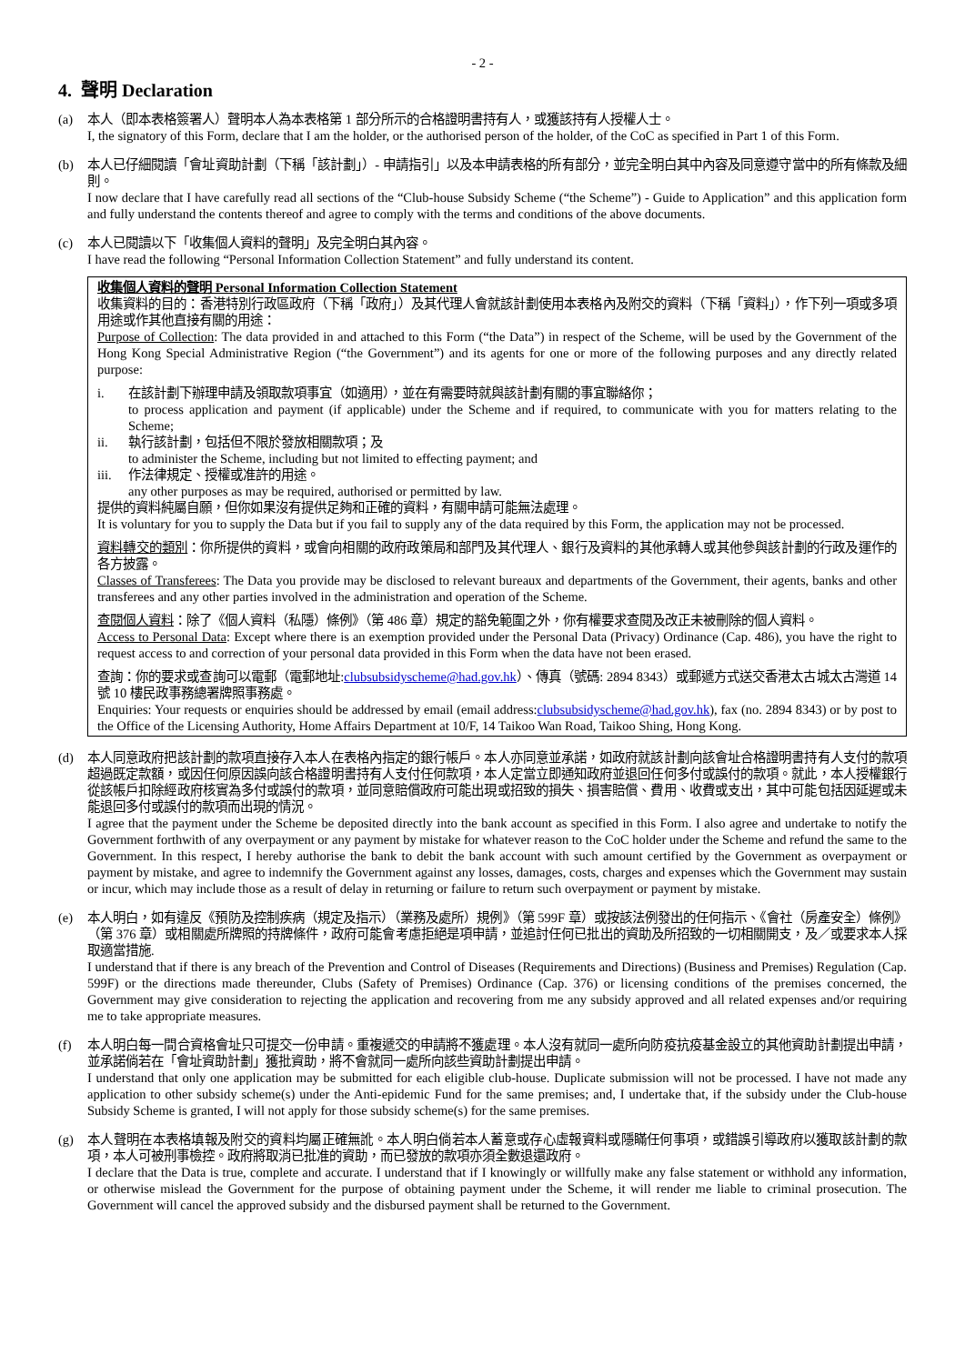- 2 -
4. 聲明 Declaration
(a) 本人（即本表格簽署人）聲明本人為本表格第 1 部分所示的合格證明書持有人，或獲該持有人授權人士。
I, the signatory of this Form, declare that I am the holder, or the authorised person of the holder, of the CoC as specified in Part 1 of this Form.
(b) 本人已仔細閱讀「會址資助計劃（下稱「該計劃」）- 申請指引」以及本申請表格的所有部分，並完全明白其中內容及同意遵守當中的所有條款及細則。
I now declare that I have carefully read all sections of the “Club-house Subsidy Scheme (“the Scheme”) - Guide to Application” and this application form and fully understand the contents thereof and agree to comply with the terms and conditions of the above documents.
(c) 本人已閱讀以下「收集個人資料的聲明」及完全明白其內容。
I have read the following “Personal Information Collection Statement” and fully understand its content.
收集個人資料的聲明 Personal Information Collection Statement
收集資料的目的：香港特別行政區政府（下稱「政府」）及其代理人會就該計劃使用本表格內及附交的資料（下稱「資料」），作下列一項或多項用途或作其他直接有關的用途：
Purpose of Collection: The data provided in and attached to this Form (“the Data”) in respect of the Scheme, will be used by the Government of the Hong Kong Special Administrative Region (“the Government”) and its agents for one or more of the following purposes and any directly related purpose:
i. 在該計劃下辦理申請及領取款項事宜（如適用），並在有需要時就與該計劃有關的事宜聯絡你；
to process application and payment (if applicable) under the Scheme and if required, to communicate with you for matters relating to the Scheme;
ii. 執行該計劃，包括但不限於發放相關款項；及
to administer the Scheme, including but not limited to effecting payment; and
iii.
作法律規定、授權或准許的用途。
any other purposes as may be required, authorised or permitted by law.
提供的資料純屬自願，但你如果沒有提供足夠和正確的資料，有關申請可能無法處理。
It is voluntary for you to supply the Data but if you fail to supply any of the data required by this Form, the application may not be processed.
資料轉交的類別：你所提供的資料，或會向相關的政府政策局和部門及其代理人、銀行及資料的其他承轉人或其他參與該計劃的行政及運作的各方披露。
Classes of Transferees: The Data you provide may be disclosed to relevant bureaux and departments of the Government, their agents, banks and other transferees and any other parties involved in the administration and operation of the Scheme.
查閱個人資料：除了《個人資料（私隱）條例》（第 486 章）規定的豁免範圍之外，你有權要求查閱及改正未被刪除的個人資料。
Access to Personal Data: Except where there is an exemption provided under the Personal Data (Privacy) Ordinance (Cap. 486), you have the right to request access to and correction of your personal data provided in this Form when the data have not been erased.
查詢：你的要求或查詢可以電郵（電郵地址:clubsubsidyscheme@had.gov.hk）、傳真（號碼: 2894 8343）或郵遞方式送交香港太古城太古灣道 14 號 10 樓民政事務總署牌照事務處。
Enquiries: Your requests or enquiries should be addressed by email (email address:clubsubsidyscheme@had.gov.hk), fax (no. 2894 8343) or by post to the Office of the Licensing Authority, Home Affairs Department at 10/F, 14 Taikoo Wan Road, Taikoo Shing, Hong Kong.
(d) 本人同意政府把該計劃的款項直接存入本人在表格內指定的銀行帳戶。本人亦同意並承諾，如政府就該計劃向該會址合格證明書持有人支付的款項超過既定款額，或因任何原因誤向該合格證明書持有人支付任何款項，本人定當立即通知政府並退回任何多付或誤付的款項。就此，本人授權銀行從該帳戶扣除經政府核實為多付或誤付的款項，並同意賠償政府可能出現或招致的損失、損害賠償、費用、收費或支出，其中可能包括因延遲或未能退回多付或誤付的款項而出現的情況。
I agree that the payment under the Scheme be deposited directly into the bank account as specified in this Form. I also agree and undertake to notify the Government forthwith of any overpayment or any payment by mistake for whatever reason to the CoC holder under the Scheme and refund the same to the Government. In this respect, I hereby authorise the bank to debit the bank account with such amount certified by the Government as overpayment or payment by mistake, and agree to indemnify the Government against any losses, damages, costs, charges and expenses which the Government may sustain or incur, which may include those as a result of delay in returning or failure to return such overpayment or payment by mistake.
(e) 本人明白，如有違反《預防及控制疾病（規定及指示）（業務及處所）規例》（第 599F 章）或按該法例發出的任何指示、《會社（房產安全）條例》（第 376 章）或相關處所牌照的持牌條件，政府可能會考慮拒絕是項申請，並追討任何已批出的資助及所招致的一切相關開支，及／或要求本人採取適當措施.
I understand that if there is any breach of the Prevention and Control of Diseases (Requirements and Directions) (Business and Premises) Regulation (Cap. 599F) or the directions made thereunder, Clubs (Safety of Premises) Ordinance (Cap. 376) or licensing conditions of the premises concerned, the Government may give consideration to rejecting the application and recovering from me any subsidy approved and all related expenses and/or requiring me to take appropriate measures.
(f) 本人明白每一間合資格會址只可提交一份申請。重複遞交的申請將不獲處理。本人沒有就同一處所向防疫抗疫基金設立的其他資助計劃提出申請，並承諾倘若在「會址資助計劃」獲批資助，將不會就同一處所向該些資助計劃提出申請。
I understand that only one application may be submitted for each eligible club-house. Duplicate submission will not be processed. I have not made any application to other subsidy scheme(s) under the Anti-epidemic Fund for the same premises; and, I undertake that, if the subsidy under the Club-house Subsidy Scheme is granted, I will not apply for those subsidy scheme(s) for the same premises.
(g) 本人聲明在本表格填報及附交的資料均屬正確無訛。本人明白倘若本人蓄意或存心虛報資料或隱瞞任何事項，或錯誤引導政府以獲取該計劃的款項，本人可被刑事檢控。政府將取消已批准的資助，而已發放的款項亦須全數退還政府。
I declare that the Data is true, complete and accurate. I understand that if I knowingly or willfully make any false statement or withhold any information, or otherwise mislead the Government for the purpose of obtaining payment under the Scheme, it will render me liable to criminal prosecution. The Government will cancel the approved subsidy and the disbursed payment shall be returned to the Government.